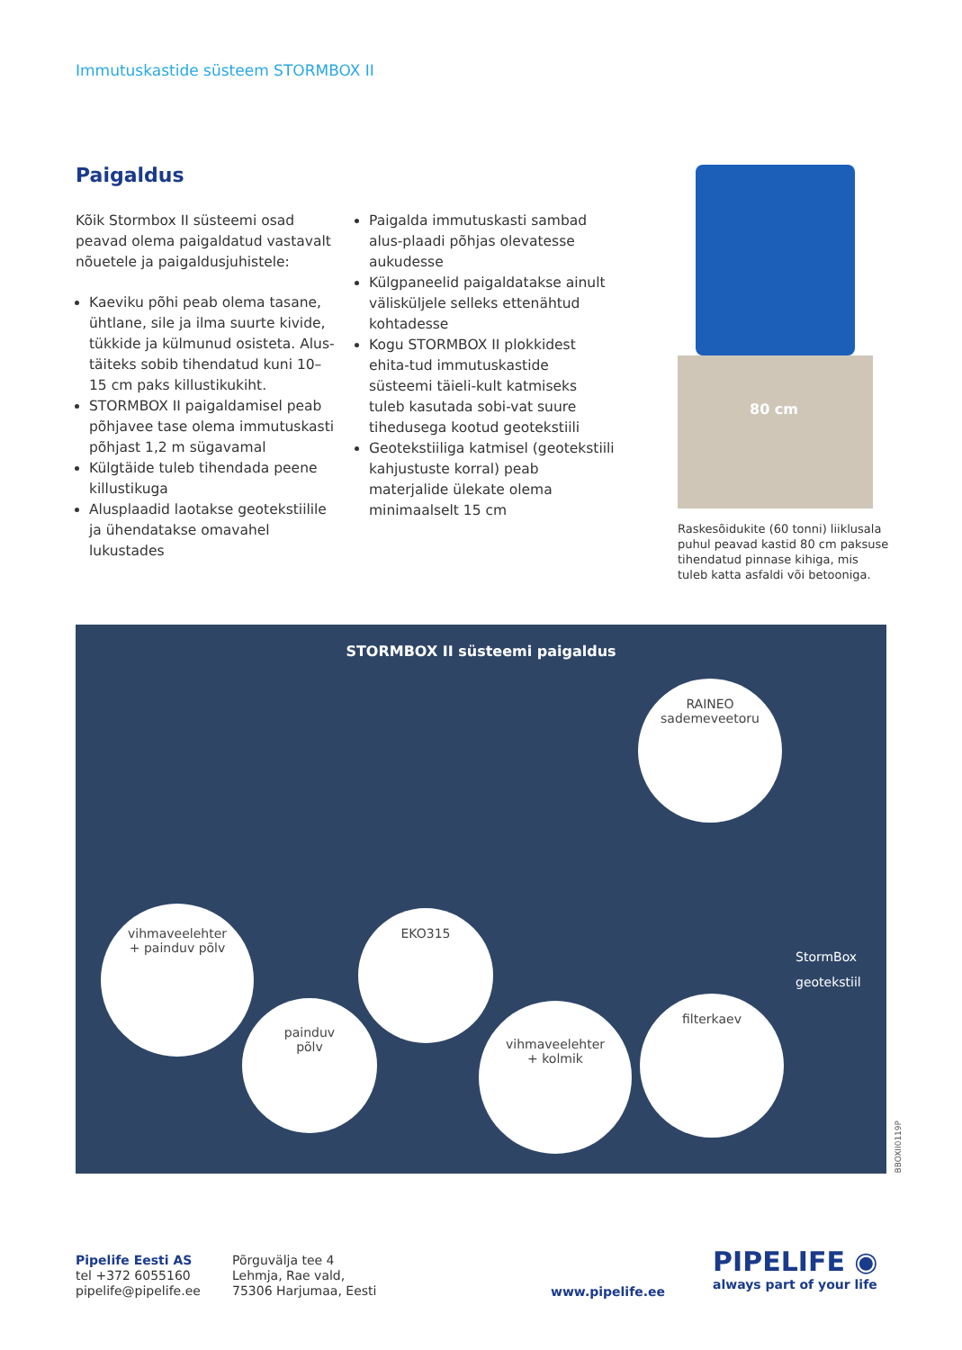Immutuskastide süsteem STORMBOX II
Paigaldus
Kõik Stormbox II süsteemi osad peavad olema paigaldatud vastavalt nõuetele ja paigaldusjuhistele:
Kaeviku põhi peab olema tasane, ühtlane, sile ja ilma suurte kivide, tükkide ja külmunud osisteta. Alus-täiteks sobib tihendatud kuni 10–15 cm paks killustikukiht.
STORMBOX II paigaldamisel peab põhjavee tase olema immutuskasti põhjast 1,2 m sügavamal
Külgtäide tuleb tihendada peene killustikuga
Alusplaadid laotakse geotekstiilile ja ühendatakse omavahel lukustades
Paigalda immutuskasti sambad alus-plaadi põhjas olevatesse aukudesse
Külgpaneelid paigaldatakse ainult välisküljele selleks ettenähtud kohtadesse
Kogu STORMBOX II plokkidest ehita-tud immutuskastide süsteemi täieli-kult katmiseks tuleb kasutada sobi-vat suure tihedusega kootud geotekstiili
Geotekstiiliga katmisel (geotekstiili kahjustuste korral) peab materjalide ülekate olema minimaalselt 15 cm
80 cm
Raskesõidukite (60 tonni) liiklusala puhul peavad kastid 80 cm paksuse tihendatud pinnase kihiga, mis tuleb katta asfaldi või betooniga.
STORMBOX II süsteemi paigaldus
RAINEO
sademeveetoru
vihmaveelehter
+ painduv põlv
EKO315
painduv
põlv
vihmaveelehter
+ kolmik
filterkaev
StormBox
geotekstiil
BBOXII0119P
Pipelife Eesti AS
tel +372 6055160
pipelife@pipelife.ee
Põrguvälja tee 4
Lehmja, Rae vald,
75306 Harjumaa, Eesti
www.pipelife.ee
PIPELIFE ◉
always part of your life